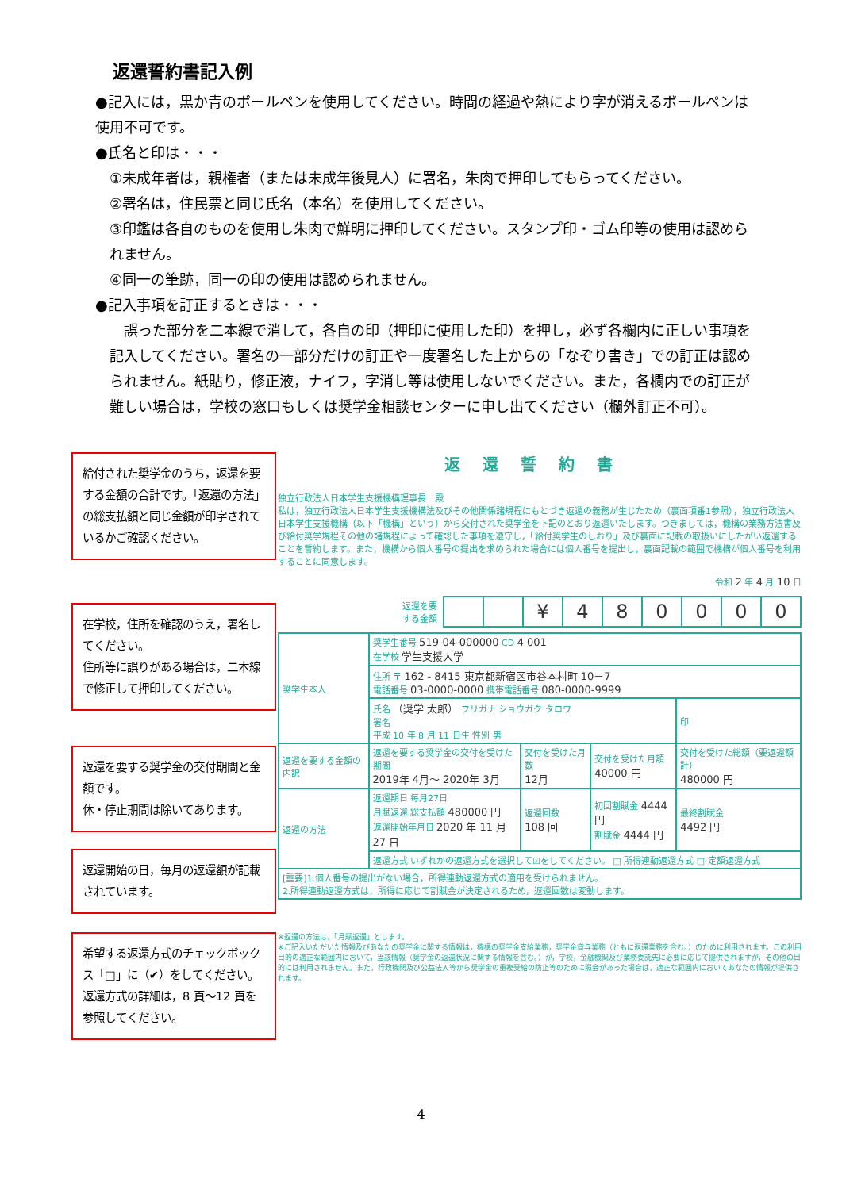返還誓約書記入例
●記入には，黒か青のボールペンを使用してください。時間の経過や熱により字が消えるボールペンは使用不可です。
●氏名と印は・・・
①未成年者は，親権者（または未成年後見人）に署名，朱肉で押印してもらってください。
②署名は，住民票と同じ氏名（本名）を使用してください。
③印鑑は各自のものを使用し朱肉で鮮明に押印してください。スタンプ印・ゴム印等の使用は認められません。
④同一の筆跡，同一の印の使用は認められません。
●記入事項を訂正するときは・・・
　誤った部分を二本線で消して，各自の印（押印に使用した印）を押し，必ず各欄内に正しい事項を記入してください。署名の一部分だけの訂正や一度署名した上からの「なぞり書き」での訂正は認められません。紙貼り，修正液，ナイフ，字消し等は使用しないでください。また，各欄内での訂正が難しい場合は，学校の窓口もしくは奨学金相談センターに申し出てください（欄外訂正不可）。
給付された奨学金のうち，返還を要する金額の合計です。「返還の方法」の総支払額と同じ金額が印字されているかご確認ください。
在学校，住所を確認のうえ，署名してください。
住所等に誤りがある場合は，二本線で修正して押印してください。
返還を要する奨学金の交付期間と金額です。
休・停止期間は除いてあります。
返還開始の日，毎月の返還額が記載されています。
希望する返還方式のチェックボックス「□」に（✔）をしてください。
返還方式の詳細は，8 頁～12 頁を参照してください。
返還誓約書
独立行政法人日本学生支援機構理事長　殿
私は，独立行政法人日本学生支援機構法及びその他関係諸規程にもとづき返還の義務が生じたため（裏面項番1参照），独立行政法人日本学生支援機構（以下「機構」という）から交付された奨学金を下記のとおり返還いたします。つきましては，機構の業務方法書及び給付奨学規程その他の諸規程によって確認した事項を遵守し，「給付奨学生のしおり」及び裏面に記載の取扱いにしたがい返還することを誓約します。また，機構から個人番号の提出を求められた場合には個人番号を提出し，裏面記載の範囲で機構が個人番号を利用することに同意します。
令和 2 年 4 月 10 日
| 返還を要する金額 | | | ¥ | 4 | 8 | 0 | 0 | 0 | 0 |
| 奨学生本人 | 奨学生番号 519-04-000000 CD 4 001 在学校 学生支援大学 | | | |
| | 住所 〒 162 - 8415 東京都新宿区市谷本村町 10－7 電話番号 03-0000-0000 携帯電話番号 080-0000-9999 | | | |
| | 氏名 （奨学 太郎） フリガナ ショウガク タロウ 署名 平成 10 年 8 月 11 日生 性別 男 | | | 印 |
| 返還を要する金額の内訳 | 返還を要する奨学金の交付を受けた期間 2019年 4月～ 2020年 3月 | 交付を受けた月数 12月 | 交付を受けた月額 40000 円 | 交付を受けた総額（要返還額計） 480000 円 |
| 返還の方法 | 返還期日 毎月27日 月賦返還 総支払額 480000 円 返還開始年月日 2020 年 11 月 27 日 | 返還回数 108 回 | 初回割賦金 4444 円 割賦金 4444 円 | 最終割賦金 4492 円 |
| | 返還方式 いずれかの返還方式を選択して☑をしてください。 □ 所得連動返還方式 □ 定額返還方式 | | | |
| [重要]1.個人番号の提出がない場合，所得連動返還方式の適用を受けられません。 2.所得連動返還方式は，所得に応じて割賦金が決定されるため，返還回数は変動します。 | | | | |
※返還の方法は，「月賦返還」とします。
※ご記入いただいた情報及びあなたの奨学金に関する情報は，機構の奨学金支給業務，奨学金貸与業務（ともに返還業務を含む。）のために利用されます。この利用目的の適正な範囲内において，当該情報（奨学金の返還状況に関する情報を含む。）が，学校，金融機関及び業務委託先に必要に応じて提供されますが，その他の目的には利用されません。また，行政機関及び公益法人等から奨学金の重複受給の防止等のために照会があった場合は，適正な範囲内においてあなたの情報が提供されます。
4